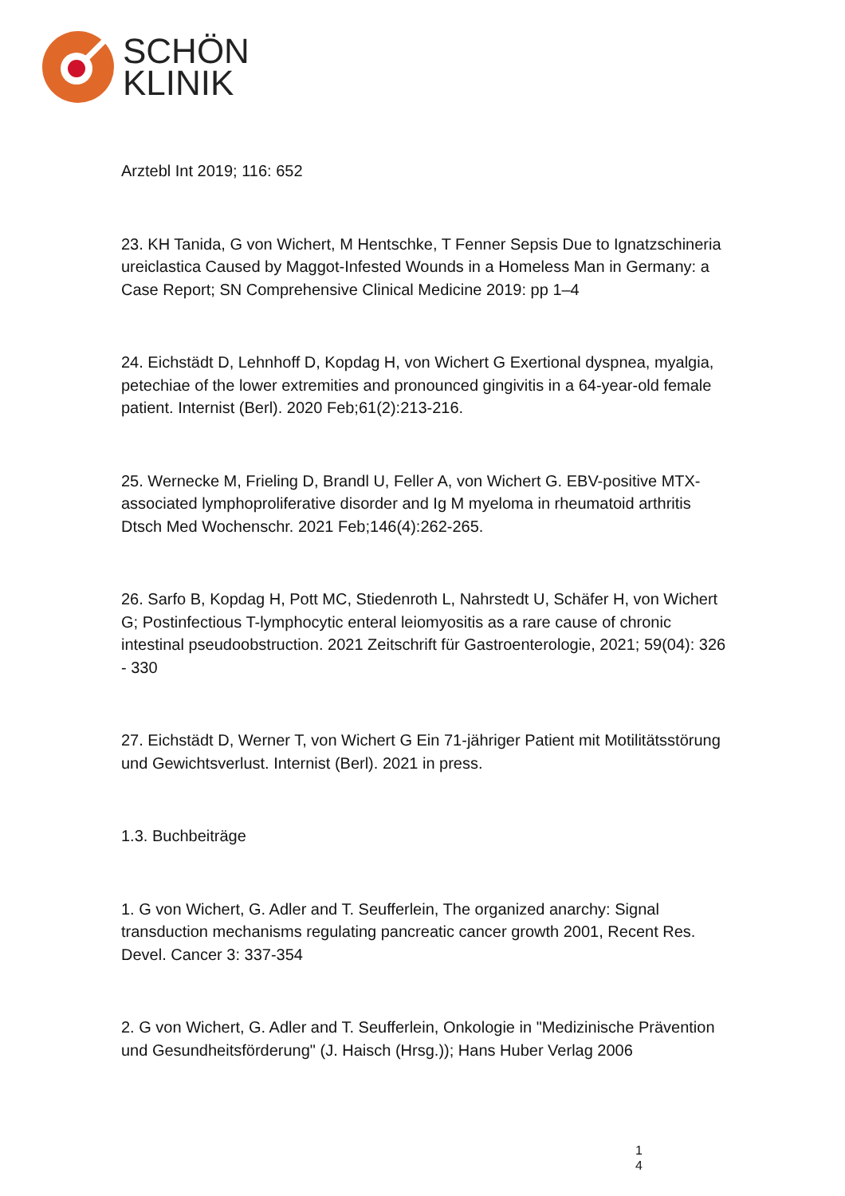SCHÖN
KLINIK
Arztebl Int 2019; 116: 652
23. KH Tanida, G von Wichert, M Hentschke, T Fenner Sepsis Due to Ignatzschineria ureiclastica Caused by Maggot-Infested Wounds in a Homeless Man in Germany: a Case Report; SN Comprehensive Clinical Medicine 2019: pp 1–4
24. Eichstädt D, Lehnhoff D, Kopdag H, von Wichert G Exertional dyspnea, myalgia, petechiae of the lower extremities and pronounced gingivitis in a 64-year-old female patient. Internist (Berl). 2020 Feb;61(2):213-216.
25. Wernecke M, Frieling D, Brandl U, Feller A, von Wichert G. EBV-positive MTX-associated lymphoproliferative disorder and Ig M myeloma in rheumatoid arthritis Dtsch Med Wochenschr. 2021 Feb;146(4):262-265.
26. Sarfo B, Kopdag H, Pott MC, Stiedenroth L, Nahrstedt U, Schäfer H, von Wichert G; Postinfectious T-lymphocytic enteral leiomyositis as a rare cause of chronic intestinal pseudoobstruction. 2021 Zeitschrift für Gastroenterologie, 2021; 59(04): 326 - 330
27. Eichstädt D, Werner T, von Wichert G Ein 71-jähriger Patient mit Motilitätsstörung und Gewichtsverlust. Internist (Berl). 2021 in press.
1.3. Buchbeiträge
1. G von Wichert, G. Adler and T. Seufferlein, The organized anarchy: Signal transduction mechanisms regulating pancreatic cancer growth 2001, Recent Res. Devel. Cancer 3: 337-354
2. G von Wichert, G. Adler and T. Seufferlein, Onkologie in "Medizinische Prävention und Gesundheitsförderung" (J. Haisch (Hrsg.)); Hans Huber Verlag 2006
1
4